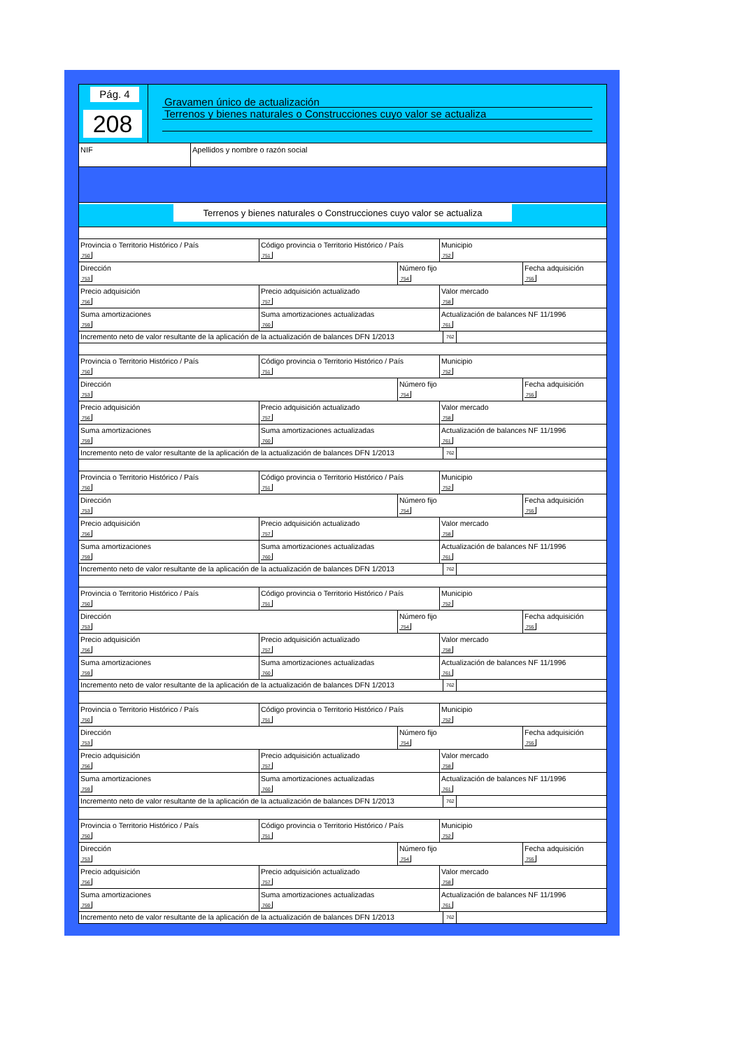Pág. 4
208
Gravamen único de actualización
Terrenos y bienes naturales o Construcciones cuyo valor se actualiza
NIF Apellidos y nombre o razón social
Terrenos y bienes naturales o Construcciones cuyo valor se actualiza
Provincia o Territorio Histórico / País
750
Código provincia o Territorio Histórico / País
751
Municipio
752
Dirección
753
Número fijo
754
Fecha adquisición
755
Precio adquisición
756
Precio adquisición actualizado
757
Valor mercado
758
Suma amortizaciones
759
Suma amortizaciones actualizadas
760
Actualización de balances NF 11/1996
761
Incremento neto de valor resultante de la aplicación de la actualización de balances DFN 1/2013
762
Provincia o Territorio Histórico / País
750
Código provincia o Territorio Histórico / País
751
Municipio
752
Dirección
753
Número fijo
754
Fecha adquisición
755
Precio adquisición
756
Precio adquisición actualizado
757
Valor mercado
758
Suma amortizaciones
759
Suma amortizaciones actualizadas
760
Actualización de balances NF 11/1996
761
Incremento neto de valor resultante de la aplicación de la actualización de balances DFN 1/2013
762
Provincia o Territorio Histórico / País
750
Código provincia o Territorio Histórico / País
751
Municipio
752
Dirección
753
Número fijo
754
Fecha adquisición
755
Precio adquisición
756
Precio adquisición actualizado
757
Valor mercado
758
Suma amortizaciones
759
Suma amortizaciones actualizadas
760
Actualización de balances NF 11/1996
761
Incremento neto de valor resultante de la aplicación de la actualización de balances DFN 1/2013
762
Provincia o Territorio Histórico / País
750
Código provincia o Territorio Histórico / País
751
Municipio
752
Dirección
753
Número fijo
754
Fecha adquisición
755
Precio adquisición
756
Precio adquisición actualizado
757
Valor mercado
758
Suma amortizaciones
759
Suma amortizaciones actualizadas
760
Actualización de balances NF 11/1996
761
Incremento neto de valor resultante de la aplicación de la actualización de balances DFN 1/2013
762
Provincia o Territorio Histórico / País
750
Código provincia o Territorio Histórico / País
751
Municipio
752
Dirección
753
Número fijo
754
Fecha adquisición
755
Precio adquisición
756
Precio adquisición actualizado
757
Valor mercado
758
Suma amortizaciones
759
Suma amortizaciones actualizadas
760
Actualización de balances NF 11/1996
761
Incremento neto de valor resultante de la aplicación de la actualización de balances DFN 1/2013
762
Provincia o Territorio Histórico / País
750
Código provincia o Territorio Histórico / País
751
Municipio
752
Dirección
753
Número fijo
754
Fecha adquisición
755
Precio adquisición
756
Precio adquisición actualizado
757
Valor mercado
758
Suma amortizaciones
759
Suma amortizaciones actualizadas
760
Actualización de balances NF 11/1996
761
Incremento neto de valor resultante de la aplicación de la actualización de balances DFN 1/2013
762